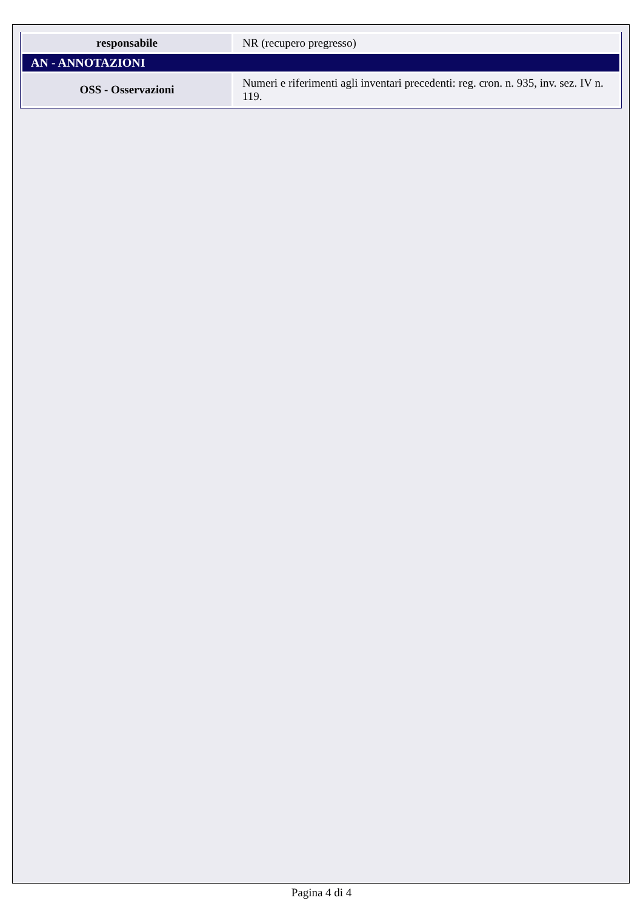| responsabile | NR (recupero pregresso) |
| AN - ANNOTAZIONI | |
| OSS - Osservazioni | Numeri e riferimenti agli inventari precedenti: reg. cron. n. 935, inv. sez. IV n. 119. |
Pagina 4 di 4